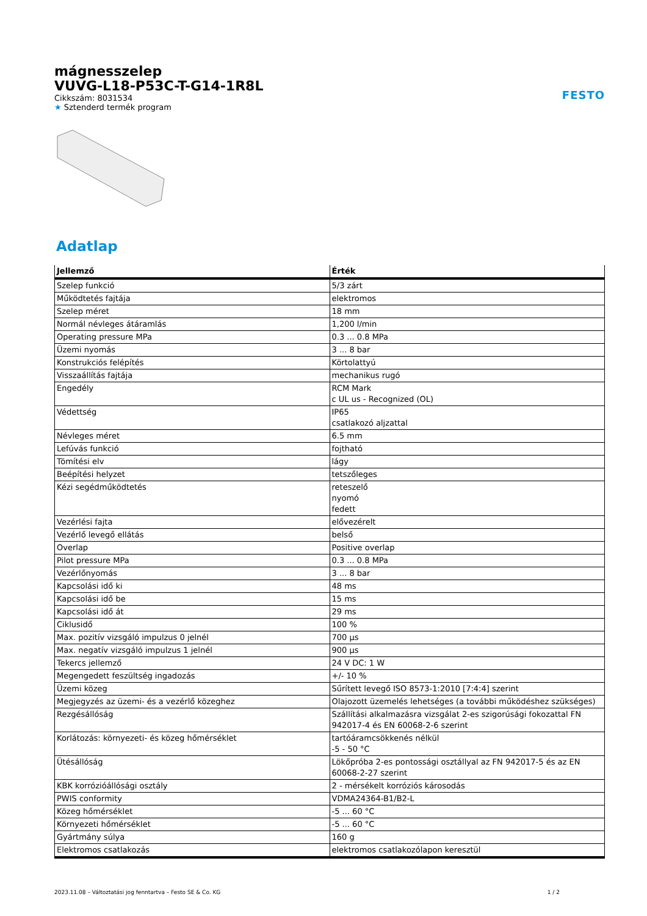mágnesszelep
VUVG-L18-P53C-T-G14-1R8L
Cikkszám: 8031534
★ Sztenderd termék program
FESTO
Adatlap
| Jellemző | Érték |
| --- | --- |
| Szelep funkció | 5/3 zárt |
| Működtetés fajtája | elektromos |
| Szelep méret | 18 mm |
| Normál névleges átáramlás | 1,200 l/min |
| Operating pressure MPa | 0.3 ... 0.8 MPa |
| Üzemi nyomás | 3 ... 8 bar |
| Konstrukciós felépítés | Körtolattyú |
| Visszaállítás fajtája | mechanikus rugó |
| Engedély | RCM Mark c UL us - Recognized (OL) |
| Védettség | IP65 csatlakozó aljzattal |
| Névleges méret | 6.5 mm |
| Lefúvás funkció | fojtható |
| Tömítési elv | lágy |
| Beépítési helyzet | tetszőleges |
| Kézi segédműködtetés | reteszelő nyomó fedett |
| Vezérlési fajta | elővezérelt |
| Vezérlő levegő ellátás | belső |
| Overlap | Positive overlap |
| Pilot pressure MPa | 0.3 ... 0.8 MPa |
| Vezérlőnyomás | 3 ... 8 bar |
| Kapcsolási idő ki | 48 ms |
| Kapcsolási idő be | 15 ms |
| Kapcsolási idő át | 29 ms |
| Ciklusidő | 100 % |
| Max. pozitív vizsgáló impulzus 0 jelnél | 700 µs |
| Max. negatív vizsgáló impulzus 1 jelnél | 900 µs |
| Tekercs jellemző | 24 V DC: 1 W |
| Megengedett feszültség ingadozás | +/- 10 % |
| Üzemi közeg | Sűrített levegő ISO 8573-1:2010 [7:4:4] szerint |
| Megjegyzés az üzemi- és a vezérlő közeghez | Olajozott üzemelés lehetséges (a további működéshez szükséges) |
| Rezgésállóság | Szállítási alkalmazásra vizsgálat 2-es szigorúsági fokozattal FN 942017-4 és EN 60068-2-6 szerint |
| Korlátozás: környezeti- és közeg hőmérséklet | tartóáramcsökkenés nélkül -5 - 50 °C |
| Ütésállóság | Lökőpróba 2-es pontossági osztállyal az FN 942017-5 és az EN 60068-2-27 szerint |
| KBK korrózióállósági osztály | 2 - mérsékelt korróziós károsodás |
| PWIS conformity | VDMA24364-B1/B2-L |
| Közeg hőmérséklet | -5 ... 60 °C |
| Környezeti hőmérséklet | -5 ... 60 °C |
| Gyártmány súlya | 160 g |
| Elektromos csatlakozás | elektromos csatlakozólapon keresztül |
2023.11.08 – Változtatási jog fenntartva – Festo SE & Co. KG 1 / 2